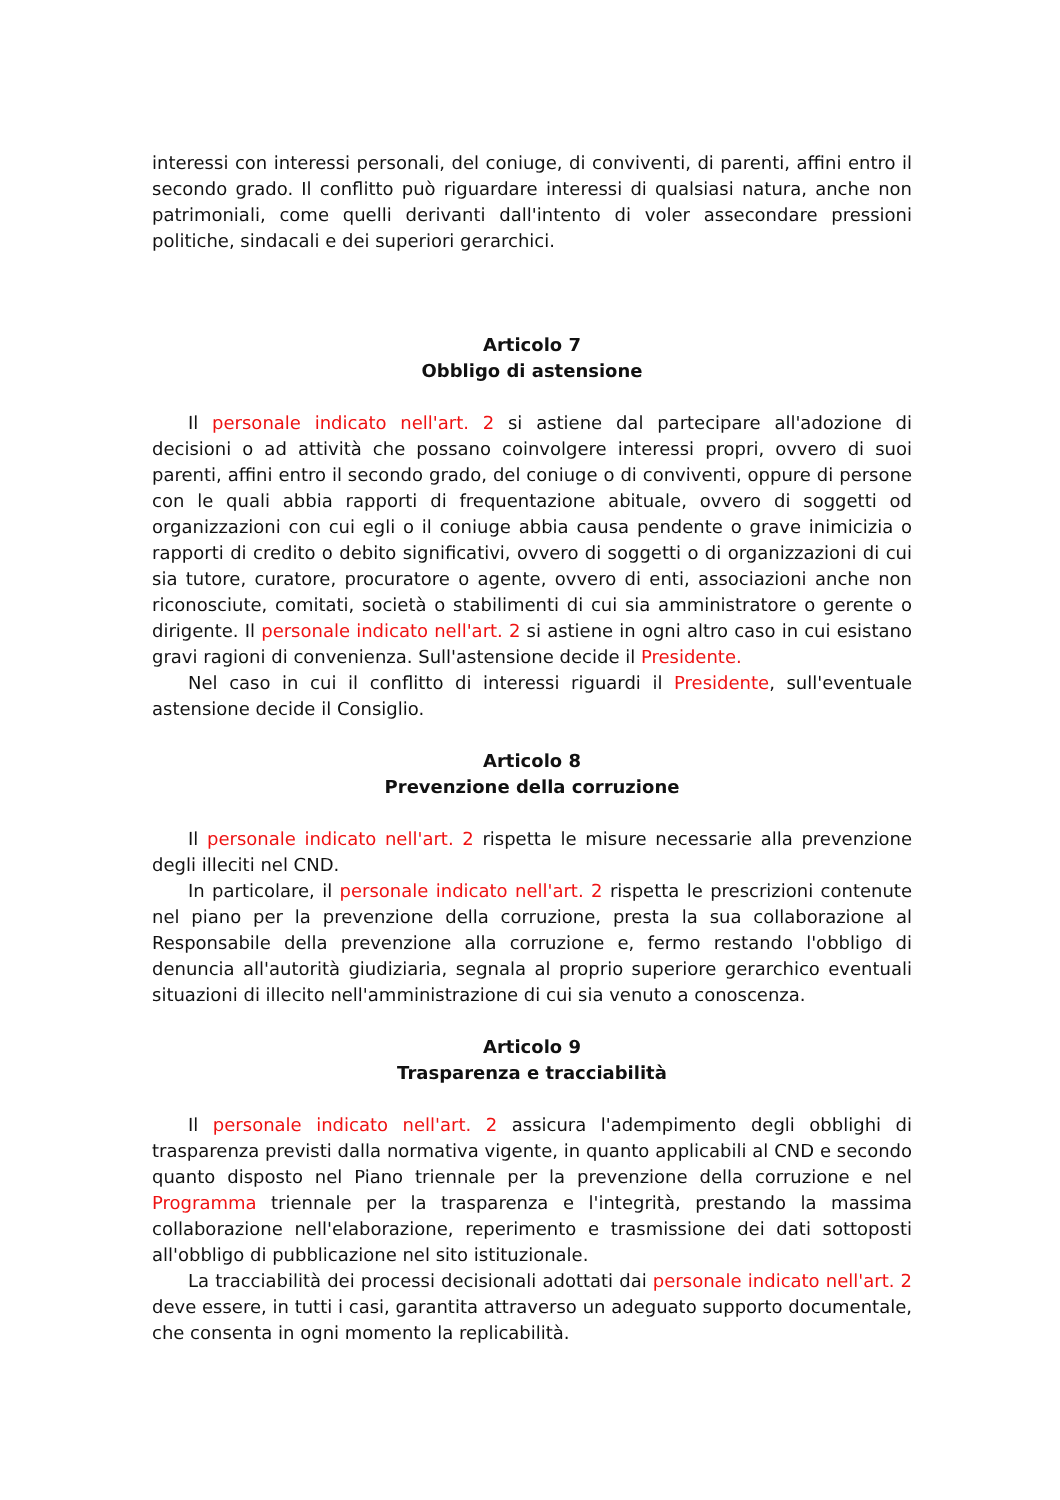interessi con interessi personali, del coniuge, di conviventi, di parenti, affini entro il secondo grado. Il conflitto può riguardare interessi di qualsiasi natura, anche non patrimoniali, come quelli derivanti dall'intento di voler assecondare pressioni politiche, sindacali e dei superiori gerarchici.
Articolo 7
Obbligo di astensione
Il personale indicato nell'art. 2 si astiene dal partecipare all'adozione di decisioni o ad attività che possano coinvolgere interessi propri, ovvero di suoi parenti, affini entro il secondo grado, del coniuge o di conviventi, oppure di persone con le quali abbia rapporti di frequentazione abituale, ovvero di soggetti od organizzazioni con cui egli o il coniuge abbia causa pendente o grave inimicizia o rapporti di credito o debito significativi, ovvero di soggetti o di organizzazioni di cui sia tutore, curatore, procuratore o agente, ovvero di enti, associazioni anche non riconosciute, comitati, società o stabilimenti di cui sia amministratore o gerente o dirigente. Il personale indicato nell'art. 2 si astiene in ogni altro caso in cui esistano gravi ragioni di convenienza. Sull'astensione decide il Presidente.
Nel caso in cui il conflitto di interessi riguardi il Presidente, sull'eventuale astensione decide il Consiglio.
Articolo 8
Prevenzione della corruzione
Il personale indicato nell'art. 2 rispetta le misure necessarie alla prevenzione degli illeciti nel CND.
In particolare, il personale indicato nell'art. 2 rispetta le prescrizioni contenute nel piano per la prevenzione della corruzione, presta la sua collaborazione al Responsabile della prevenzione alla corruzione e, fermo restando l'obbligo di denuncia all'autorità giudiziaria, segnala al proprio superiore gerarchico eventuali situazioni di illecito nell'amministrazione di cui sia venuto a conoscenza.
Articolo 9
Trasparenza e tracciabilità
Il personale indicato nell'art. 2 assicura l'adempimento degli obblighi di trasparenza previsti dalla normativa vigente, in quanto applicabili al CND e secondo quanto disposto nel Piano triennale per la prevenzione della corruzione e nel Programma triennale per la trasparenza e l'integrità, prestando la massima collaborazione nell'elaborazione, reperimento e trasmissione dei dati sottoposti all'obbligo di pubblicazione nel sito istituzionale.
La tracciabilità dei processi decisionali adottati dai personale indicato nell'art. 2 deve essere, in tutti i casi, garantita attraverso un adeguato supporto documentale, che consenta in ogni momento la replicabilità.